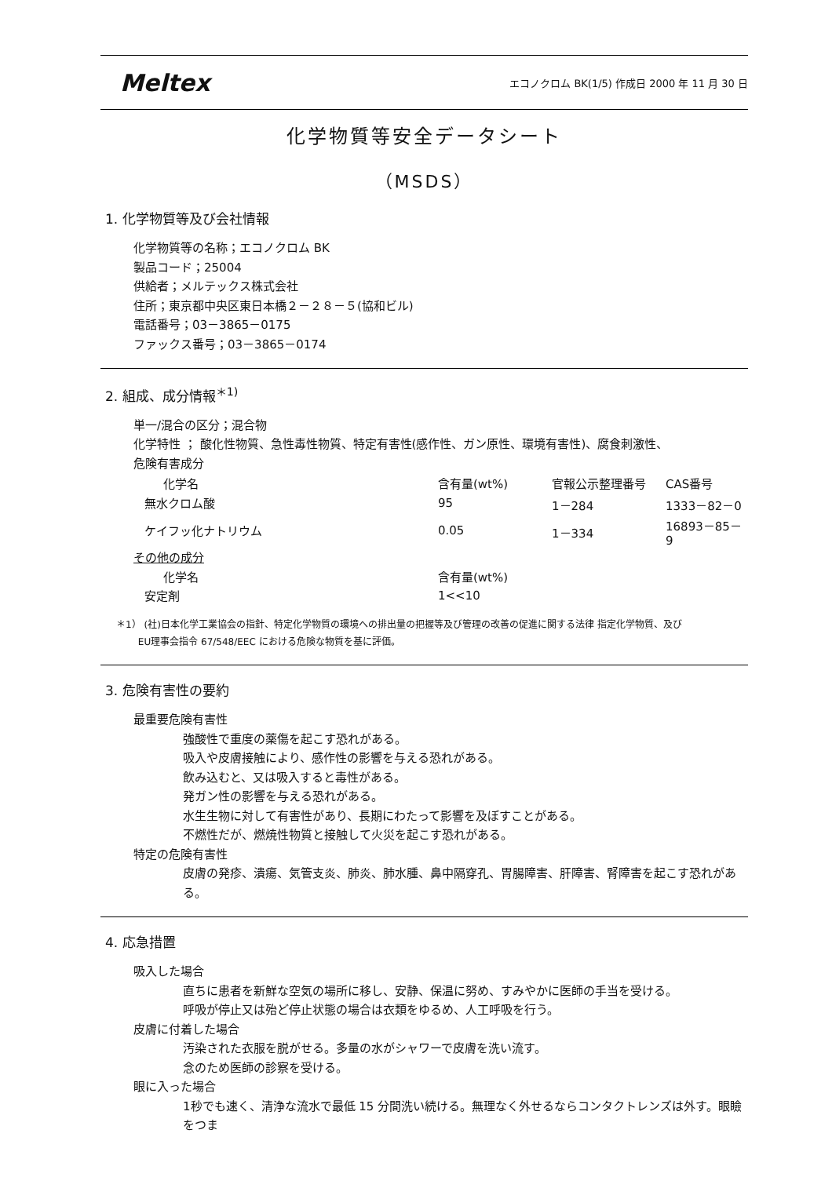Meltex
エコノクロム BK(1/5) 作成日 2000 年 11 月 30 日
化学物質等安全データシート
（MSDS）
1. 化学物質等及び会社情報
化学物質等の名称；エコノクロム BK
製品コード；25004
供給者；メルテックス株式会社
住所；東京都中央区東日本橋２－２８－５(協和ビル)
電話番号；03－3865－0175
ファックス番号；03－3865－0174
2. 組成、成分情報<sup>＊1)</sup>
単一/混合の区分；混合物
化学特性 ； 酸化性物質、急性毒性物質、特定有害性(感作性、ガン原性、環境有害性)、腐食刺激性、
危険有害成分
| 化学名 | 含有量(wt%) | 官報公示整理番号 | CAS番号 |
| --- | --- | --- | --- |
| 無水クロム酸 | 95 | 1－284 | 1333－82－0 |
| ケイフッ化ナトリウム | 0.05 | 1－334 | 16893－85－9 |
| その他の成分 | | | |
| 化学名 | 含有量(wt%) | | |
| 安定剤 | 1<<10 | | |
＊1） (社)日本化学工業協会の指針、特定化学物質の環境への排出量の把握等及び管理の改善の促進に関する法律 指定化学物質、及び
　　 EU理事会指令 67/548/EEC における危険な物質を基に評価。
3. 危険有害性の要約
最重要危険有害性
強酸性で重度の薬傷を起こす恐れがある。
吸入や皮膚接触により、感作性の影響を与える恐れがある。
飲み込むと、又は吸入すると毒性がある。
発ガン性の影響を与える恐れがある。
水生生物に対して有害性があり、長期にわたって影響を及ぼすことがある。
不燃性だが、燃焼性物質と接触して火災を起こす恐れがある。
特定の危険有害性
皮膚の発疹、潰瘍、気管支炎、肺炎、肺水腫、鼻中隔穿孔、胃腸障害、肝障害、腎障害を起こす恐れがある。
4. 応急措置
吸入した場合
直ちに患者を新鮮な空気の場所に移し、安静、保温に努め、すみやかに医師の手当を受ける。
呼吸が停止又は殆ど停止状態の場合は衣類をゆるめ、人工呼吸を行う。
皮膚に付着した場合
汚染された衣服を脱がせる。多量の水がシャワーで皮膚を洗い流す。
念のため医師の診察を受ける。
眼に入った場合
1秒でも速く、清浄な流水で最低 15 分間洗い続ける。無理なく外せるならコンタクトレンズは外す。眼瞼をつま